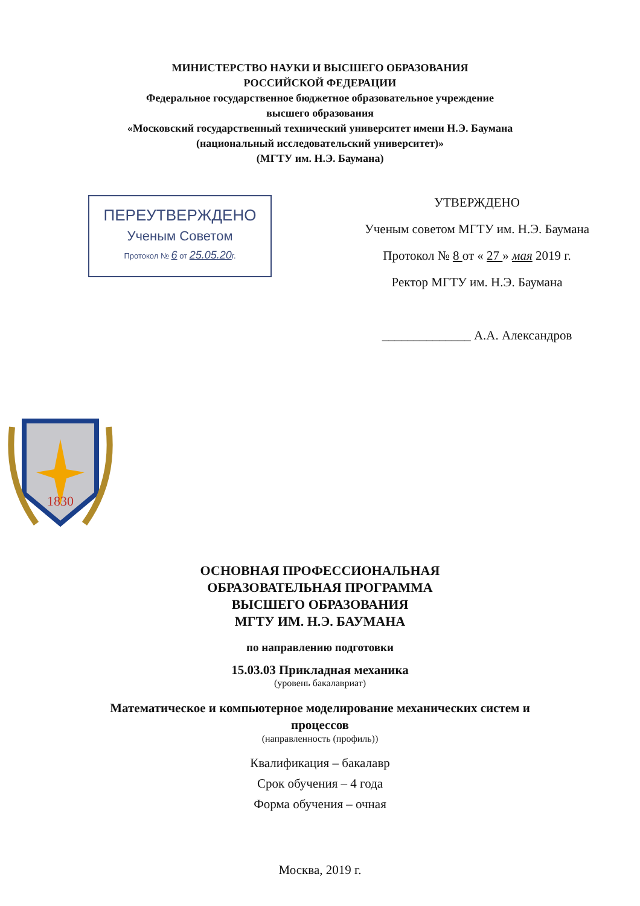МИНИСТЕРСТВО НАУКИ И ВЫСШЕГО ОБРАЗОВАНИЯ
РОССИЙСКОЙ ФЕДЕРАЦИИ
Федеральное государственное бюджетное образовательное учреждение
высшего образования
«Московский государственный технический университет имени Н.Э. Баумана
(национальный исследовательский университет)»
(МГТУ им. Н.Э. Баумана)
ПЕРЕУТВЕРЖДЕНО
Ученым Советом
Протокол № 6 от 25.05.20г.
УТВЕРЖДЕНО
Ученым советом МГТУ им. Н.Э. Баумана
Протокол № 8 от « 27 » мая 2019 г.
Ректор МГТУ им. Н.Э. Баумана
______________ А.А. Александров
1830
ОСНОВНАЯ ПРОФЕССИОНАЛЬНАЯ
ОБРАЗОВАТЕЛЬНАЯ ПРОГРАММА
ВЫСШЕГО ОБРАЗОВАНИЯ
МГТУ ИМ. Н.Э. БАУМАНА
по направлению подготовки
15.03.03 Прикладная механика
(уровень бакалавриат)
Математическое и компьютерное моделирование механических систем и
процессов
(направленность (профиль))
Квалификация – бакалавр
Срок обучения – 4 года
Форма обучения – очная
Москва, 2019 г.